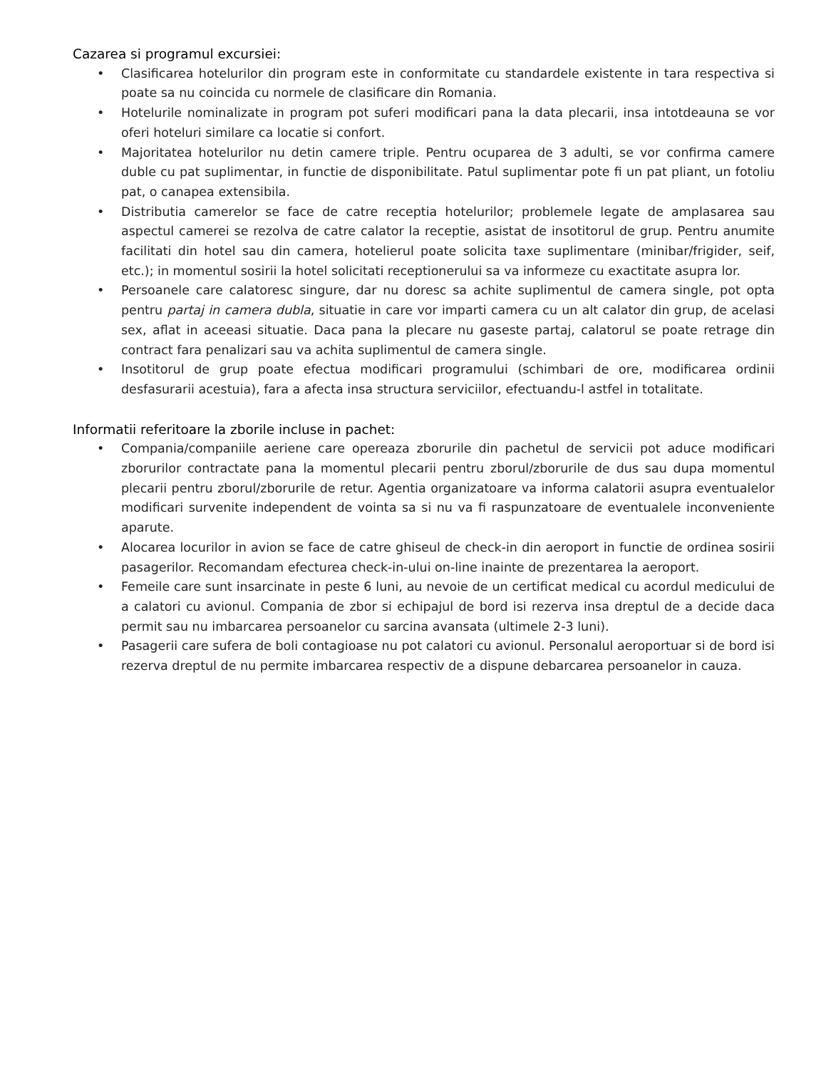Cazarea si programul excursiei:
• Clasificarea hotelurilor din program este in conformitate cu standardele existente in tara respectiva si poate sa nu coincida cu normele de clasificare din Romania.
• Hotelurile nominalizate in program pot suferi modificari pana la data plecarii, insa intotdeauna se vor oferi hoteluri similare ca locatie si confort.
• Majoritatea hotelurilor nu detin camere triple. Pentru ocuparea de 3 adulti, se vor confirma camere duble cu pat suplimentar, in functie de disponibilitate. Patul suplimentar pote fi un pat pliant, un fotoliu pat, o canapea extensibila.
• Distributia camerelor se face de catre receptia hotelurilor; problemele legate de amplasarea sau aspectul camerei se rezolva de catre calator la receptie, asistat de insotitorul de grup. Pentru anumite facilitati din hotel sau din camera, hotelierul poate solicita taxe suplimentare (minibar/frigider, seif, etc.); in momentul sosirii la hotel solicitati receptionerului sa va informeze cu exactitate asupra lor.
• Persoanele care calatoresc singure, dar nu doresc sa achite suplimentul de camera single, pot opta pentru partaj in camera dubla, situatie in care vor imparti camera cu un alt calator din grup, de acelasi sex, aflat in aceeasi situatie. Daca pana la plecare nu gaseste partaj, calatorul se poate retrage din contract fara penalizari sau va achita suplimentul de camera single.
• Insotitorul de grup poate efectua modificari programului (schimbari de ore, modificarea ordinii desfasurarii acestuia), fara a afecta insa structura serviciilor, efectuandu-l astfel in totalitate.
Informatii referitoare la zborile incluse in pachet:
• Compania/companiile aeriene care opereaza zborurile din pachetul de servicii pot aduce modificari zborurilor contractate pana la momentul plecarii pentru zborul/zborurile de dus sau dupa momentul plecarii pentru zborul/zborurile de retur. Agentia organizatoare va informa calatorii asupra eventualelor modificari survenite independent de vointa sa si nu va fi raspunzatoare de eventualele inconveniente aparute.
• Alocarea locurilor in avion se face de catre ghiseul de check-in din aeroport in functie de ordinea sosirii pasagerilor. Recomandam efecturea check-in-ului on-line inainte de prezentarea la aeroport.
• Femeile care sunt insarcinate in peste 6 luni, au nevoie de un certificat medical cu acordul medicului de a calatori cu avionul. Compania de zbor si echipajul de bord isi rezerva insa dreptul de a decide daca permit sau nu imbarcarea persoanelor cu sarcina avansata (ultimele 2-3 luni).
• Pasagerii care sufera de boli contagioase nu pot calatori cu avionul. Personalul aeroportuar si de bord isi rezerva dreptul de nu permite imbarcarea respectiv de a dispune debarcarea persoanelor in cauza.